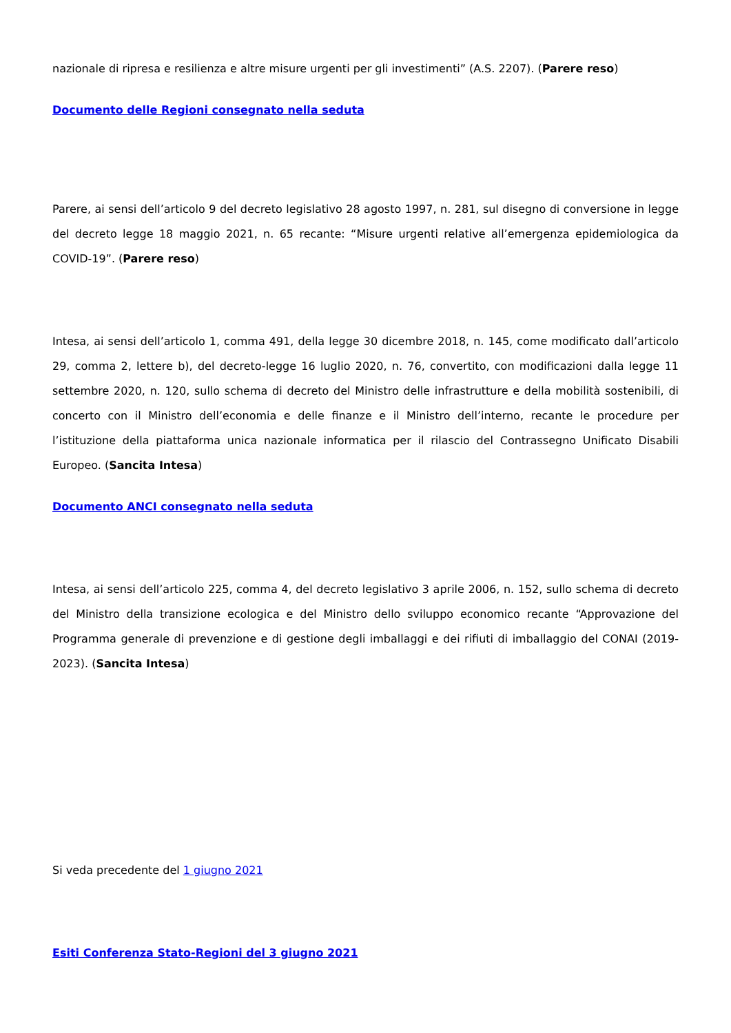nazionale di ripresa e resilienza e altre misure urgenti per gli investimenti” (A.S. 2207). (Parere reso)
Documento delle Regioni consegnato nella seduta
Parere, ai sensi dell’articolo 9 del decreto legislativo 28 agosto 1997, n. 281, sul disegno di conversione in legge del decreto legge 18 maggio 2021, n. 65 recante: “Misure urgenti relative all’emergenza epidemiologica da COVID-19”. (Parere reso)
Intesa, ai sensi dell’articolo 1, comma 491, della legge 30 dicembre 2018, n. 145, come modificato dall’articolo 29, comma 2, lettere b), del decreto-legge 16 luglio 2020, n. 76, convertito, con modificazioni dalla legge 11 settembre 2020, n. 120, sullo schema di decreto del Ministro delle infrastrutture e della mobilità sostenibili, di concerto con il Ministro dell’economia e delle finanze e il Ministro dell’interno, recante le procedure per l’istituzione della piattaforma unica nazionale informatica per il rilascio del Contrassegno Unificato Disabili Europeo. (Sancita Intesa)
Documento ANCI consegnato nella seduta
Intesa, ai sensi dell’articolo 225, comma 4, del decreto legislativo 3 aprile 2006, n. 152, sullo schema di decreto del Ministro della transizione ecologica e del Ministro dello sviluppo economico recante “Approvazione del Programma generale di prevenzione e di gestione degli imballaggi e dei rifiuti di imballaggio del CONAI (2019-2023). (Sancita Intesa)
Si veda precedente del 1 giugno 2021
Esiti Conferenza Stato-Regioni del 3 giugno 2021